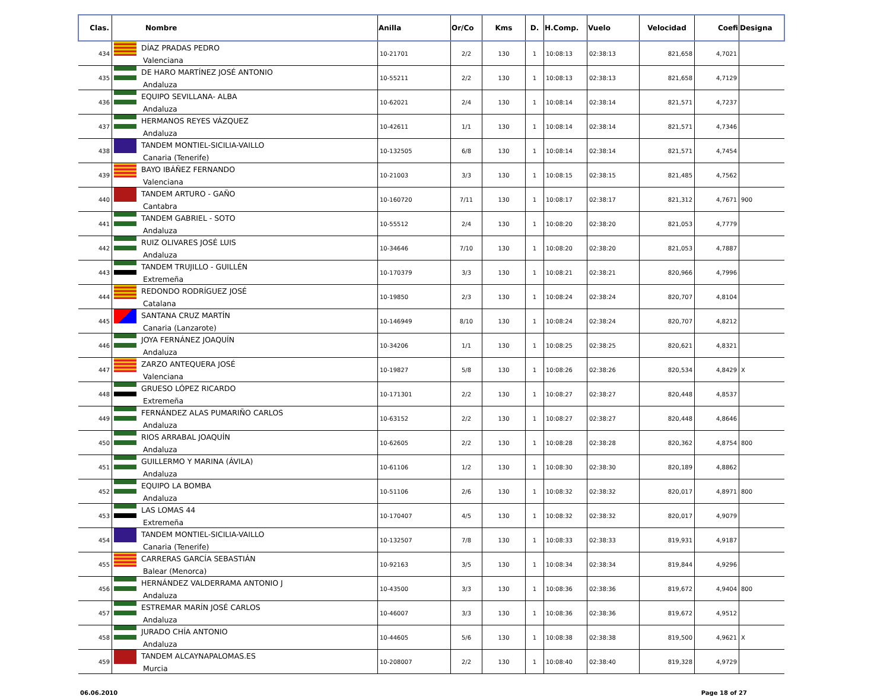| Clas. | Nombre | Anilla | Or/Co | Kms | D. | H.Comp. | Vuelo | Velocidad | Coefi | Designa |
| --- | --- | --- | --- | --- | --- | --- | --- | --- | --- | --- |
| 434 | DÍAZ PRADAS PEDRO Valenciana | 10-21701 | 2/2 | 130 | 1 | 10:08:13 | 02:38:13 | 821,658 | 4,7021 | |
| 435 | DE HARO MARTÍNEZ JOSÉ ANTONIO Andaluza | 10-55211 | 2/2 | 130 | 1 | 10:08:13 | 02:38:13 | 821,658 | 4,7129 | |
| 436 | EQUIPO SEVILLANA- ALBA Andaluza | 10-62021 | 2/4 | 130 | 1 | 10:08:14 | 02:38:14 | 821,571 | 4,7237 | |
| 437 | HERMANOS REYES VÁZQUEZ Andaluza | 10-42611 | 1/1 | 130 | 1 | 10:08:14 | 02:38:14 | 821,571 | 4,7346 | |
| 438 | TANDEM MONTIEL-SICILIA-VAILLO Canaria (Tenerife) | 10-132505 | 6/8 | 130 | 1 | 10:08:14 | 02:38:14 | 821,571 | 4,7454 | |
| 439 | BAYO IBÁÑEZ FERNANDO Valenciana | 10-21003 | 3/3 | 130 | 1 | 10:08:15 | 02:38:15 | 821,485 | 4,7562 | |
| 440 | TANDEM ARTURO - GAÑO Cantabra | 10-160720 | 7/11 | 130 | 1 | 10:08:17 | 02:38:17 | 821,312 | 4,7671 | 900 |
| 441 | TANDEM GABRIEL - SOTO Andaluza | 10-55512 | 2/4 | 130 | 1 | 10:08:20 | 02:38:20 | 821,053 | 4,7779 | |
| 442 | RUIZ OLIVARES JOSÉ LUIS Andaluza | 10-34646 | 7/10 | 130 | 1 | 10:08:20 | 02:38:20 | 821,053 | 4,7887 | |
| 443 | TANDEM TRUJILLO - GUILLÉN Extremeña | 10-170379 | 3/3 | 130 | 1 | 10:08:21 | 02:38:21 | 820,966 | 4,7996 | |
| 444 | REDONDO RODRÍGUEZ JOSÉ Catalana | 10-19850 | 2/3 | 130 | 1 | 10:08:24 | 02:38:24 | 820,707 | 4,8104 | |
| 445 | SANTANA CRUZ MARTÍN Canaria (Lanzarote) | 10-146949 | 8/10 | 130 | 1 | 10:08:24 | 02:38:24 | 820,707 | 4,8212 | |
| 446 | JOYA FERNÁNEZ JOAQUÍN Andaluza | 10-34206 | 1/1 | 130 | 1 | 10:08:25 | 02:38:25 | 820,621 | 4,8321 | |
| 447 | ZARZO ANTEQUERA JOSÉ Valenciana | 10-19827 | 5/8 | 130 | 1 | 10:08:26 | 02:38:26 | 820,534 | 4,8429 | X |
| 448 | GRUESO LÓPEZ RICARDO Extremeña | 10-171301 | 2/2 | 130 | 1 | 10:08:27 | 02:38:27 | 820,448 | 4,8537 | |
| 449 | FERNÁNDEZ ALAS PUMARIÑO CARLOS Andaluza | 10-63152 | 2/2 | 130 | 1 | 10:08:27 | 02:38:27 | 820,448 | 4,8646 | |
| 450 | RIOS ARRABAL JOAQUÍN Andaluza | 10-62605 | 2/2 | 130 | 1 | 10:08:28 | 02:38:28 | 820,362 | 4,8754 | 800 |
| 451 | GUILLERMO Y MARINA (ÁVILA) Andaluza | 10-61106 | 1/2 | 130 | 1 | 10:08:30 | 02:38:30 | 820,189 | 4,8862 | |
| 452 | EQUIPO LA BOMBA Andaluza | 10-51106 | 2/6 | 130 | 1 | 10:08:32 | 02:38:32 | 820,017 | 4,8971 | 800 |
| 453 | LAS LOMAS 44 Extremeña | 10-170407 | 4/5 | 130 | 1 | 10:08:32 | 02:38:32 | 820,017 | 4,9079 | |
| 454 | TANDEM MONTIEL-SICILIA-VAILLO Canaria (Tenerife) | 10-132507 | 7/8 | 130 | 1 | 10:08:33 | 02:38:33 | 819,931 | 4,9187 | |
| 455 | CARRERAS GARCÍA SEBASTIÁN Balear (Menorca) | 10-92163 | 3/5 | 130 | 1 | 10:08:34 | 02:38:34 | 819,844 | 4,9296 | |
| 456 | HERNÁNDEZ VALDERRAMA ANTONIO J Andaluza | 10-43500 | 3/3 | 130 | 1 | 10:08:36 | 02:38:36 | 819,672 | 4,9404 | 800 |
| 457 | ESTREMAR MARÍN JOSÉ CARLOS Andaluza | 10-46007 | 3/3 | 130 | 1 | 10:08:36 | 02:38:36 | 819,672 | 4,9512 | |
| 458 | JURADO CHÍA ANTONIO Andaluza | 10-44605 | 5/6 | 130 | 1 | 10:08:38 | 02:38:38 | 819,500 | 4,9621 | X |
| 459 | TANDEM ALCAYNAPALOMAS.ES Murcia | 10-208007 | 2/2 | 130 | 1 | 10:08:40 | 02:38:40 | 819,328 | 4,9729 | |
06.06.2010 Page 18 of 27